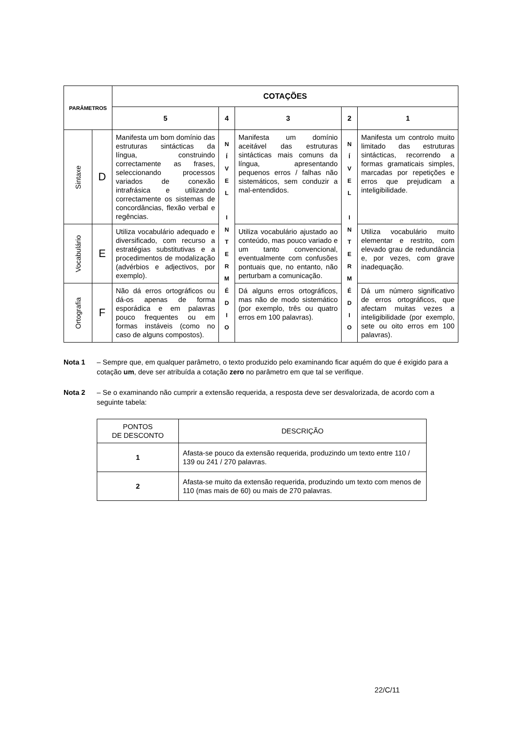| PARÂMETROS | | COTAÇÕES | | | | |
| --- | --- | --- | --- | --- | --- | --- |
| | | 5 | 4 | 3 | 2 | 1 |
| Sintaxe | D | Manifesta um bom domínio das estruturas sintácticas da língua, construindo correctamente as frases, seleccionando processos variados de conexão intrafrásica e utilizando correctamente os sistemas de concordâncias, flexão verbal e regências. | N Í V E L I N T E R M É D I O | Manifesta um domínio aceitável das estruturas sintácticas mais comuns da língua, apresentando pequenos erros / falhas não sistemáticos, sem conduzir a mal-entendidos. | N Í V E L I N T E R M É D I O | Manifesta um controlo muito limitado das estruturas sintácticas, recorrendo a formas gramaticais simples, marcadas por repetições e erros que prejudicam a inteligibilidade. |
| Vocabulário | E | Utiliza vocabulário adequado e diversificado, com recurso a estratégias substitutivas e a procedimentos de modalização (advérbios e adjectivos, por exemplo). | | Utiliza vocabulário ajustado ao conteúdo, mas pouco variado e um tanto convencional, eventualmente com confusões pontuais que, no entanto, não perturbam a comunicação. | | Utiliza vocabulário muito elementar e restrito, com elevado grau de redundância e, por vezes, com grave inadequação. |
| Ortografia | F | Não dá erros ortográficos ou dá-os apenas de forma esporádica e em palavras pouco frequentes ou em formas instáveis (como no caso de alguns compostos). | | Dá alguns erros ortográficos, mas não de modo sistemático (por exemplo, três ou quatro erros em 100 palavras). | | Dá um número significativo de erros ortográficos, que afectam muitas vezes a inteligibilidade (por exemplo, sete ou oito erros em 100 palavras). |
Nota 1 – Sempre que, em qualquer parâmetro, o texto produzido pelo examinando ficar aquém do que é exigido para a cotação um, deve ser atribuída a cotação zero no parâmetro em que tal se verifique.
Nota 2 – Se o examinando não cumprir a extensão requerida, a resposta deve ser desvalorizada, de acordo com a seguinte tabela:
| PONTOS DE DESCONTO | DESCRIÇÃO |
| 1 | Afasta-se pouco da extensão requerida, produzindo um texto entre 110 / 139 ou 241 / 270 palavras. |
| 2 | Afasta-se muito da extensão requerida, produzindo um texto com menos de 110 (mas mais de 60) ou mais de 270 palavras. |
22/C/11